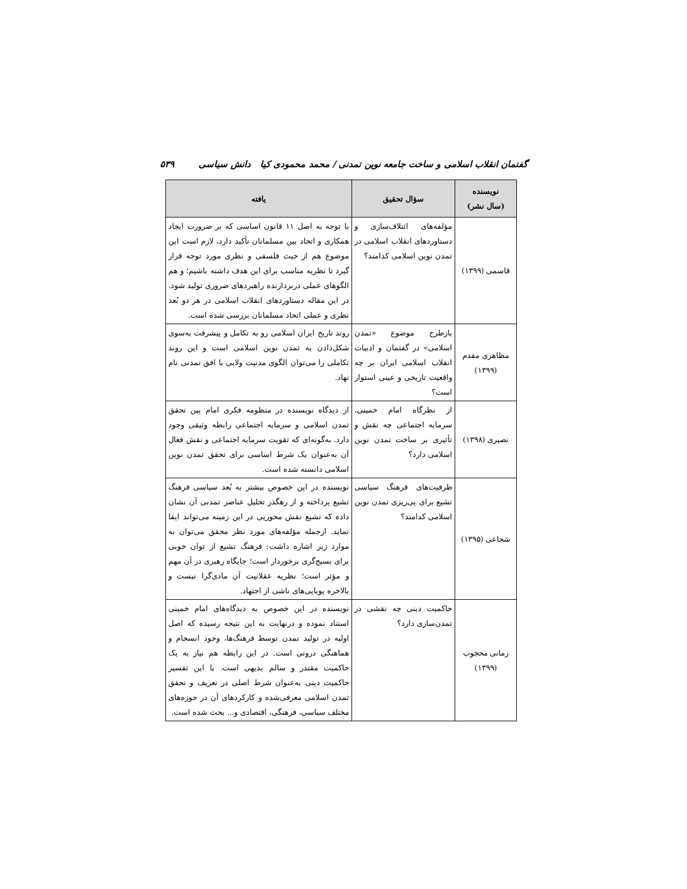گفتمان انقلاب اسلامی و ساخت جامعه نوین تمدنی / محمد محمودی کیا دانش سیاسی ۵۳۹
| نویسنده (سال نشر) | سؤال تحقیق | یافته |
| --- | --- | --- |
| قاسمی (۱۳۹۹) | مؤلفه‌های ائتلاف‌سازی و دستاوردهای انقلاب اسلامی در تمدن نوین اسلامی کدامند؟ | با توجه به اصل ۱۱ قانون اساسی که بر ضرورت ایجاد همکاری و اتحاد بین مسلمانان تأکید دارد، لازم است این موضوع هم از حیث فلسفی و نظری مورد توجه قرار گیرد تا نظریه مناسب برای این هدف داشته باشیم؛ و هم الگوهای عملی دربردارنده راهبردهای ضروری تولید شود. در این مقاله دستاوردهای انقلاب اسلامی در هر دو بُعد نظری و عملی اتحاد مسلمانان بررسی شده است. |
| مظاهری مقدم (۱۳۹۹) | بازطرح موضوع «تمدن اسلامی» در گفتمان و ادبیات انقلاب اسلامی ایران بر چه واقعیت تاریخی و عینی استوار است؟ | روند تاریخ ایران اسلامی رو به تکامل و پیشرفت به‌سوی شکل‌دادن به تمدن نوین اسلامی است و این روند تکاملی را می‌توان الگوی مدنیت ولایی با افق تمدنی نام نهاد. |
| نصیری (۱۳۹۸) | از نظرگاه امام خمینی، سرمایه اجتماعی چه نقش و تأثیری بر ساخت تمدن نوین اسلامی دارد؟ | از دیدگاه نویسنده در منظومه فکری امام بین تحقق تمدن اسلامی و سرمایه اجتماعی رابطه وثیقی وجود دارد. به‌گونه‌ای که تقویت سرمایه اجتماعی و نقش فعال آن به‌عنوان یک شرط اساسی برای تحقق تمدن نوین اسلامی دانسته شده است. |
| شجاعی (۱۳۹۵) | ظرفیت‌های فرهنگ سیاسی تشیع برای پی‌ریزی تمدن نوین اسلامی کدامند؟ | نویسنده در این خصوص بیشتر به بُعد سیاسی فرهنگ تشیع پرداخته و از رهگذر تحلیل عناصر تمدنی آن نشان داده که تشیع نقش محوریی در این زمینه می‌تواند ایفا نماید. ازجمله مؤلفه‌های مورد نظر محقق می‌توان به موارد زیر اشاره داشت: فرهنگ تشیع از توان خوبی برای بسیج‌گری برخوردار است؛ جایگاه رهبری در آن مهم و مؤثر است؛ نظریه عقلانیت آن مادی‌گرا نیست و بالاخره پویایی‌های ناشی از اجتهاد. |
| زمانی محجوب (۱۳۹۹) | حاکمیت دینی چه نقشی در تمدن‌سازی دارد؟ | نویسنده در این خصوص به دیدگاه‌های امام خمینی استناد نموده و درنهایت به این نتیجه رسیده که اصل اولیه در تولید تمدن توسط فرهنگ‌ها، وجود انسجام و هماهنگی درونی است. در این رابطه هم نیاز به یک حاکمیت مقتدر و سالم بدیهی است. با این تفسیر حاکمیت دینی به‌عنوان شرط اصلی در تعریف و تحقق تمدن اسلامی معرفی‌شده و کارکردهای آن در حوزه‌های مختلف سیاسی، فرهنگی، اقتصادی و... بحث شده است. |